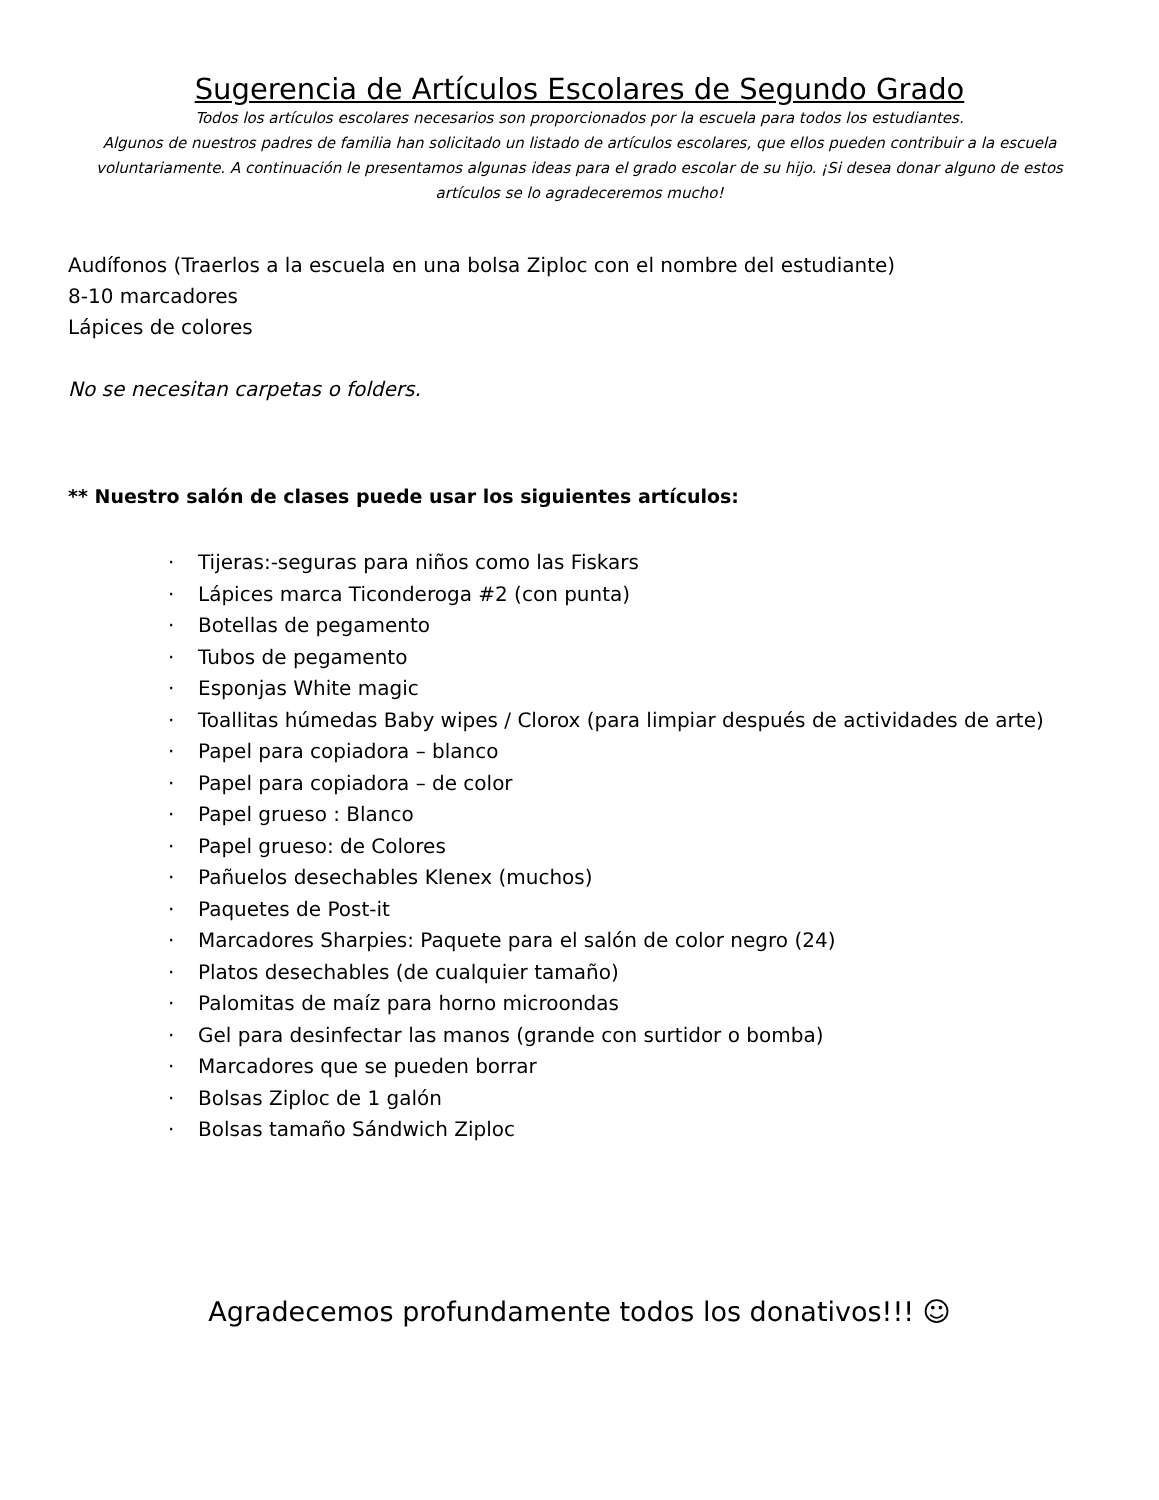Sugerencia de Artículos Escolares de Segundo Grado
Todos los artículos escolares necesarios son proporcionados por la escuela para todos los estudiantes.
Algunos de nuestros padres de familia han solicitado un listado de artículos escolares, que ellos pueden contribuir a la escuela voluntariamente. A continuación le presentamos algunas ideas para el grado escolar de su hijo. ¡Si desea donar alguno de estos artículos se lo agradeceremos mucho!
Audífonos (Traerlos a la escuela en una bolsa Ziploc con el nombre del estudiante)
8-10 marcadores
Lápices de colores
No se necesitan carpetas o folders.
** Nuestro salón de clases puede usar los siguientes artículos:
· Tijeras:-seguras para niños como las Fiskars
· Lápices marca Ticonderoga #2 (con punta)
· Botellas de pegamento
· Tubos de pegamento
· Esponjas White magic
· Toallitas húmedas Baby wipes / Clorox (para limpiar después de actividades de arte)
· Papel para copiadora – blanco
· Papel para copiadora – de color
· Papel grueso : Blanco
· Papel grueso: de Colores
· Pañuelos desechables Klenex (muchos)
· Paquetes de Post-it
· Marcadores Sharpies: Paquete para el salón de color negro (24)
· Platos desechables (de cualquier tamaño)
· Palomitas de maíz para horno microondas
· Gel para desinfectar las manos (grande con surtidor o bomba)
· Marcadores que se pueden borrar
· Bolsas Ziploc de 1 galón
· Bolsas tamaño Sándwich Ziploc
Agradecemos profundamente todos los donativos!!! ☺